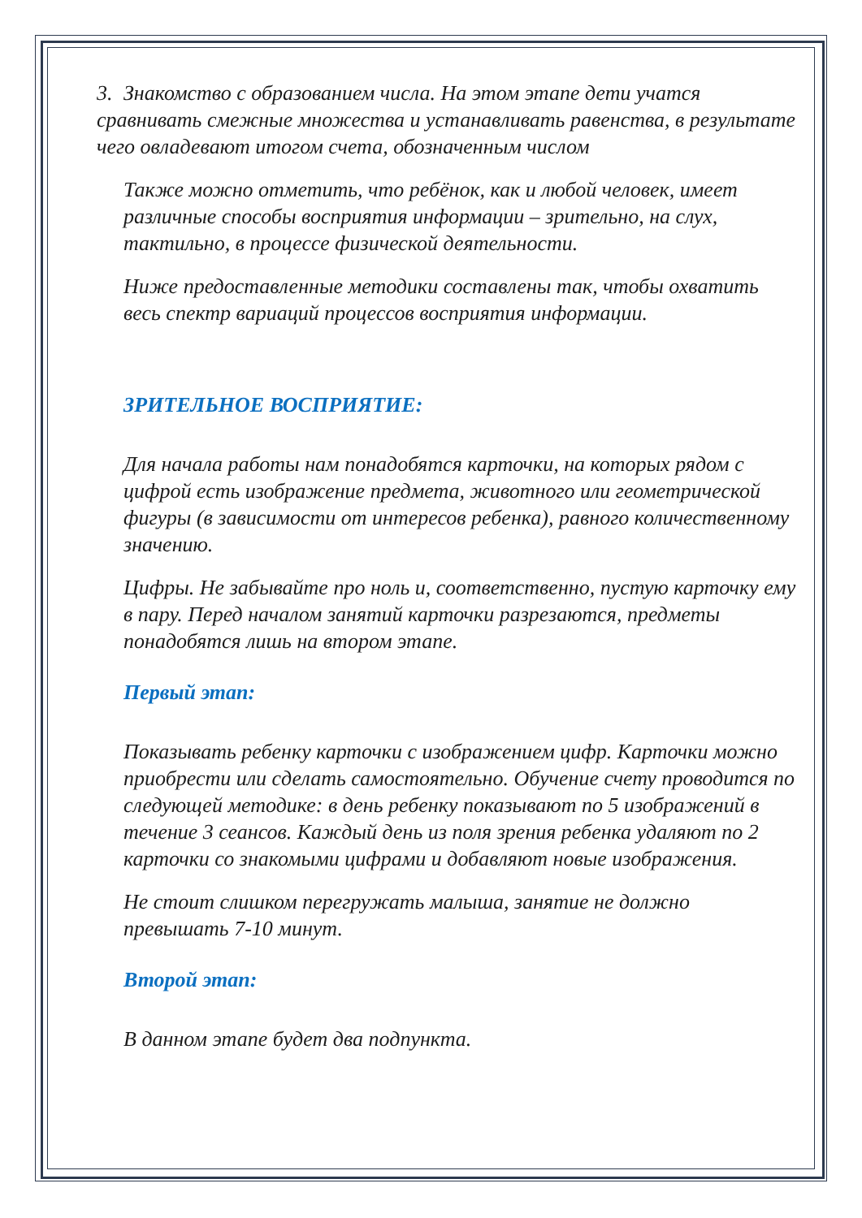3. Знакомство с образованием числа. На этом этапе дети учатся сравнивать смежные множества и устанавливать равенства, в результате чего овладевают итогом счета, обозначенным числом
Также можно отметить, что ребёнок, как и любой человек, имеет различные способы восприятия информации – зрительно, на слух, тактильно, в процессе физической деятельности.
Ниже предоставленные методики составлены так, чтобы охватить весь спектр вариаций процессов восприятия информации.
ЗРИТЕЛЬНОЕ ВОСПРИЯТИЕ:
Для начала работы нам понадобятся карточки, на которых рядом с цифрой есть изображение предмета, животного или геометрической фигуры (в зависимости от интересов ребенка), равного количественному значению.
Цифры. Не забывайте про ноль и, соответственно, пустую карточку ему в пару. Перед началом занятий карточки разрезаются, предметы понадобятся лишь на втором этапе.
Первый этап:
Показывать ребенку карточки с изображением цифр. Карточки можно приобрести или сделать самостоятельно. Обучение счету проводится по следующей методике: в день ребенку показывают по 5 изображений в течение 3 сеансов. Каждый день из поля зрения ребенка удаляют по 2 карточки со знакомыми цифрами и добавляют новые изображения.
Не стоит слишком перегружать малыша, занятие не должно превышать 7-10 минут.
Второй этап:
В данном этапе будет два подпункта.